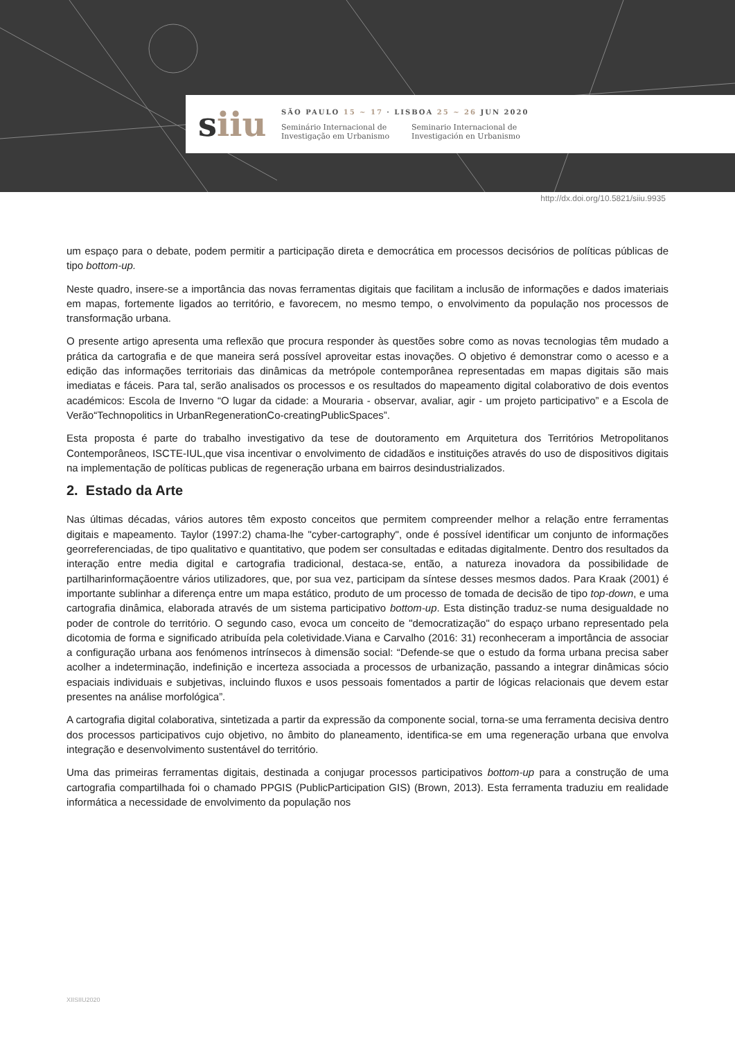siiu
SÃO PAULO 15 ~ 17 · LISBOA 25 ~ 26 JUN 2020
Seminário Internacional de
Investigação em Urbanismo
Seminario Internacional de
Investigación en Urbanismo
http://dx.doi.org/10.5821/siiu.9935
um espaço para o debate, podem permitir a participação direta e democrática em processos decisórios de políticas públicas de tipo bottom-up.
Neste quadro, insere-se a importância das novas ferramentas digitais que facilitam a inclusão de informações e dados imateriais em mapas, fortemente ligados ao território, e favorecem, no mesmo tempo, o envolvimento da população nos processos de transformação urbana.
O presente artigo apresenta uma reflexão que procura responder às questões sobre como as novas tecnologias têm mudado a prática da cartografia e de que maneira será possível aproveitar estas inovações. O objetivo é demonstrar como o acesso e a edição das informações territoriais das dinâmicas da metrópole contemporânea representadas em mapas digitais são mais imediatas e fáceis. Para tal, serão analisados os processos e os resultados do mapeamento digital colaborativo de dois eventos académicos: Escola de Inverno “O lugar da cidade: a Mouraria - observar, avaliar, agir - um projeto participativo” e a Escola de Verão“Technopolitics in UrbanRegenerationCo-creatingPublicSpaces”.
Esta proposta é parte do trabalho investigativo da tese de doutoramento em Arquitetura dos Territórios Metropolitanos Contemporâneos, ISCTE-IUL,que visa incentivar o envolvimento de cidadãos e instituições através do uso de dispositivos digitais na implementação de políticas publicas de regeneração urbana em bairros desindustrializados.
2. Estado da Arte
Nas últimas décadas, vários autores têm exposto conceitos que permitem compreender melhor a relação entre ferramentas digitais e mapeamento. Taylor (1997:2) chama-lhe "cyber-cartography", onde é possível identificar um conjunto de informações georreferenciadas, de tipo qualitativo e quantitativo, que podem ser consultadas e editadas digitalmente. Dentro dos resultados da interação entre media digital e cartografia tradicional, destaca-se, então, a natureza inovadora da possibilidade de partilharinformaçãoentre vários utilizadores, que, por sua vez, participam da síntese desses mesmos dados. Para Kraak (2001) é importante sublinhar a diferença entre um mapa estático, produto de um processo de tomada de decisão de tipo top-down, e uma cartografia dinâmica, elaborada através de um sistema participativo bottom-up. Esta distinção traduz-se numa desigualdade no poder de controle do território. O segundo caso, evoca um conceito de "democratização" do espaço urbano representado pela dicotomia de forma e significado atribuída pela coletividade.Viana e Carvalho (2016: 31) reconheceram a importância de associar a configuração urbana aos fenómenos intrínsecos à dimensão social: “Defende-se que o estudo da forma urbana precisa saber acolher a indeterminação, indefinição e incerteza associada a processos de urbanização, passando a integrar dinâmicas sócio espaciais individuais e subjetivas, incluindo fluxos e usos pessoais fomentados a partir de lógicas relacionais que devem estar presentes na análise morfológica”.
A cartografia digital colaborativa, sintetizada a partir da expressão da componente social, torna-se uma ferramenta decisiva dentro dos processos participativos cujo objetivo, no âmbito do planeamento, identifica-se em uma regeneração urbana que envolva integração e desenvolvimento sustentável do território.
Uma das primeiras ferramentas digitais, destinada a conjugar processos participativos bottom-up para a construção de uma cartografia compartilhada foi o chamado PPGIS (PublicParticipation GIS) (Brown, 2013). Esta ferramenta traduziu em realidade informática a necessidade de envolvimento da população nos
XIISIIU2020